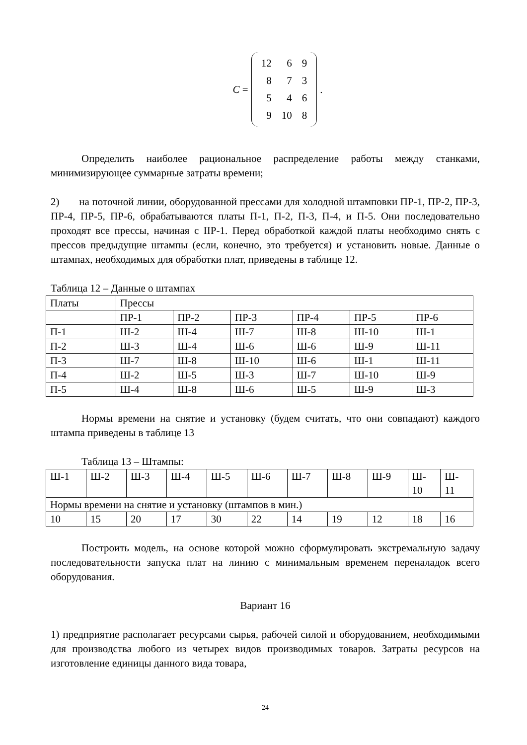C =
| 12 | 6 | 9 |
| 8 | 7 | 3 |
| 5 | 4 | 6 |
| 9 | 10 | 8 |
.
Определить наиболее рациональное распределение работы между станками, минимизирующее суммарные затраты времени;
2) на поточной линии, оборудованной прессами для холодной штамповки ПР-1, ПР-2, ПР-3, ПР-4, ПР-5, ПР-6, обрабатываются платы П-1, П-2, П-3, П-4, и П-5. Они последовательно проходят все прессы, начиная с IIР-1. Перед обработкой каждой платы необходимо снять с прессов предыдущие штампы (если, конечно, это требуется) и установить новые. Данные о штампах, необходимых для обработки плат, приведены в таблице 12.
Таблица 12 – Данные о штампах
| Платы | Прессы | | | | | |
| --- | --- | --- | --- | --- | --- | --- |
| | ПР-1 | ПР-2 | ПР-3 | ПР-4 | ПР-5 | ПР-6 |
| П-1 | Ш-2 | Ш-4 | Ш-7 | Ш-8 | Ш-10 | Ш-1 |
| П-2 | Ш-3 | Ш-4 | Ш-6 | Ш-6 | Ш-9 | Ш-11 |
| П-3 | Ш-7 | Ш-8 | Ш-10 | Ш-6 | Ш-1 | Ш-11 |
| П-4 | Ш-2 | Ш-5 | Ш-3 | Ш-7 | Ш-10 | Ш-9 |
| П-5 | Ш-4 | Ш-8 | Ш-6 | Ш-5 | Ш-9 | Ш-3 |
Нормы времени на снятие и установку (будем считать, что они совпадают) каждого штампа приведены в таблице 13
Таблица 13 – Штампы:
| Ш-1 | Ш-2 | Ш-3 | Ш-4 | Ш-5 | Ш-6 | Ш-7 | Ш-8 | Ш-9 | Ш- 10 | Ш- 11 |
| Нормы времени на снятие и установку (штампов в мин.) | | | | | | | | | | |
| 10 | 15 | 20 | 17 | 30 | 22 | 14 | 19 | 12 | 18 | 16 |
Построить модель, на основе которой можно сформулировать экстремальную задачу последовательности запуска плат на линию с минимальным временем переналадок всего оборудования.
Вариант 16
1) предприятие располагает ресурсами сырья, рабочей силой и оборудованием, необходимыми для производства любого из четырех видов производимых товаров. Затраты ресурсов на изготовление единицы данного вида товара,
24